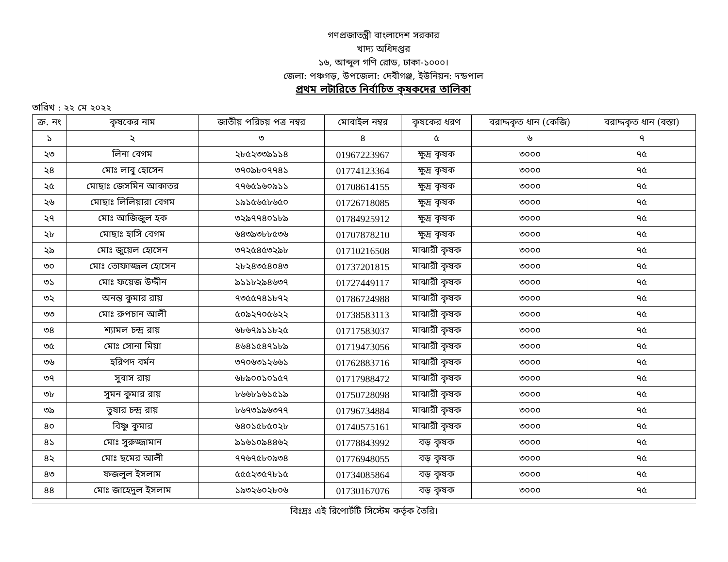গণপ্রজাতন্ত্রী বাংলাদেশ সরকার
খাদ্য অধিদপ্তর
১৬, আব্দুল গণি রোড, ঢাকা-১০০০।
জেলা: পঞ্চগড়, উপজেলা: দেবীগঞ্জ, ইউনিয়ন: দন্ডপাল
প্রথম লটারিতে নির্বাচিত কৃষকদের তালিকা
তারিখ : ২২ মে ২০২২
| ক্র. নং | কৃষকের নাম | জাতীয় পরিচয় পত্র নম্বর | মোবাইল নম্বর | কৃষকের ধরণ | বরাদ্দকৃত ধান (কেজি) | বরাদ্দকৃত ধান (বস্তা) |
| --- | --- | --- | --- | --- | --- | --- |
| ১ | ২ | ৩ | ৪ | ৫ | ৬ | ৭ |
| ২৩ | লিনা বেগম | ২৮৫২৩৩৯১১৪ | 01967223967 | ক্ষুদ্র কৃষক | ৩০০০ | ৭৫ |
| ২৪ | মোঃ লাবু হোসেন | ৩৭০৯৮০৭৭৪১ | 01774123364 | ক্ষুদ্র কৃষক | ৩০০০ | ৭৫ |
| ২৫ | মোছাঃ জেসমিন আকাতর | ৭৭৬৫১৬০৯১১ | 01708614155 | ক্ষুদ্র কৃষক | ৩০০০ | ৭৫ |
| ২৬ | মোছাঃ লিলিয়ারা বেগম | ১৯১৫৬৫৮৬৫০ | 01726718085 | ক্ষুদ্র কৃষক | ৩০০০ | ৭৫ |
| ২৭ | মোঃ আজিজুল হক | ৩২৯৭৭৪০১৮৯ | 01784925912 | ক্ষুদ্র কৃষক | ৩০০০ | ৭৫ |
| ২৮ | মোছাঃ হাসি বেগম | ৬৪৩৯৩৮৮৫৩৬ | 01707878210 | ক্ষুদ্র কৃষক | ৩০০০ | ৭৫ |
| ২৯ | মোঃ জুয়েল হোসেন | ৩৭২৫৪৫৩২৯৮ | 01710216508 | মাঝারী কৃষক | ৩০০০ | ৭৫ |
| ৩০ | মোঃ তোফাজ্জল হোসেন | ২৮২৪৩৫৪০৪৩ | 01737201815 | মাঝারী কৃষক | ৩০০০ | ৭৫ |
| ৩১ | মোঃ ফয়েজ উদ্দীন | ৯১১৮২৯৪৬৩৭ | 01727449117 | মাঝারী কৃষক | ৩০০০ | ৭৫ |
| ৩২ | অনন্ত কুমার রায় | ৭৩৫৫৭৪১৮৭২ | 01786724988 | মাঝারী কৃষক | ৩০০০ | ৭৫ |
| ৩৩ | মোঃ রুপচান আলী | ৫০৯২৭০৫৬২২ | 01738583113 | মাঝারী কৃষক | ৩০০০ | ৭৫ |
| ৩৪ | শ্যামল চন্দ্র রায় | ৬৮৬৭৯১১৮২৫ | 01717583037 | মাঝারী কৃষক | ৩০০০ | ৭৫ |
| ৩৫ | মোঃ সোনা মিয়া | ৪৬৪১৫৪৭১৮৯ | 01719473056 | মাঝারী কৃষক | ৩০০০ | ৭৫ |
| ৩৬ | হরিপদ বর্মন | ৩৭০৬৩১২৬৬১ | 01762883716 | মাঝারী কৃষক | ৩০০০ | ৭৫ |
| ৩৭ | সুবাস রায় | ৬৮৯০০১০১৫৭ | 01717988472 | মাঝারী কৃষক | ৩০০০ | ৭৫ |
| ৩৮ | সুমন কুমার রায় | ৮৬৬৮১৬১৫১৯ | 01750728098 | মাঝারী কৃষক | ৩০০০ | ৭৫ |
| ৩৯ | তুষার চন্দ্র রায় | ৮৬৭৩১৯৬৩৭৭ | 01796734884 | মাঝারী কৃষক | ৩০০০ | ৭৫ |
| ৪০ | বিষ্ণু কুমার | ৬৪০১৫৮৫০২৮ | 01740575161 | মাঝারী কৃষক | ৩০০০ | ৭৫ |
| ৪১ | মোঃ সুরুজ্জামান | ৯১৬১০৯৪৪৬২ | 01778843992 | বড় কৃষক | ৩০০০ | ৭৫ |
| ৪২ | মোঃ ছমের আলী | ৭৭৬৭৫৮০৯৩৪ | 01776948055 | বড় কৃষক | ৩০০০ | ৭৫ |
| ৪৩ | ফজলুল ইসলাম | ৫৫৫২৩৫৭৮১৫ | 01734085864 | বড় কৃষক | ৩০০০ | ৭৫ |
| ৪৪ | মোঃ জাহেদুল ইসলাম | ১৯৩২৬০২৮০৬ | 01730167076 | বড় কৃষক | ৩০০০ | ৭৫ |
বিঃদ্রঃ এই রিপোর্টটি সিস্টেম কর্তৃক তৈরি।